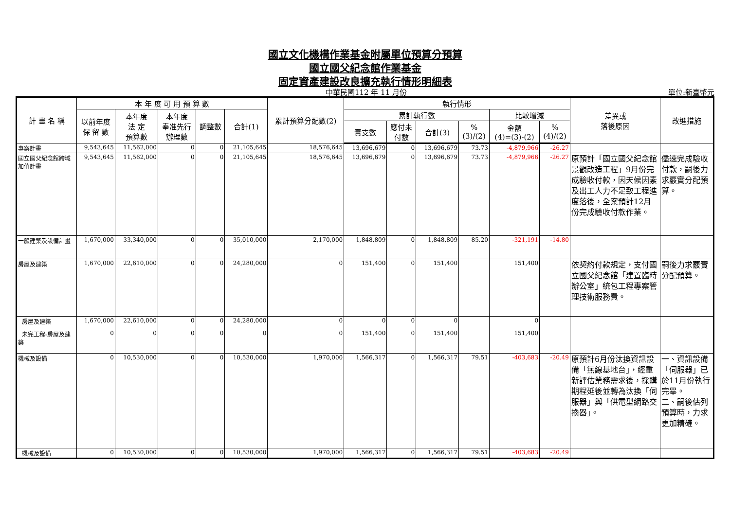國立文化機構作業基金附屬單位預算分預算
國立國父紀念館作業基金
固定資產建設改良擴充執行情形明細表
中華民國112 年 11 月份 單位:新臺幣元
| 計 畫 名 稱 | 本 年 度 可 用 預 算 數 | | | | | 累計預算分配數(2) | 執行情形 | | | | | | 差異或 落後原因 | 改進措施 |
| --- | --- | --- | --- | --- | --- | --- | --- | --- | --- | --- | --- | --- | --- | --- |
| | 以前年度 保 留 數 | 本年度 法 定 預算數 | 本年度 奉准先行 辦理數 | 調整數 | 合計(1) | | 累計執行數 | | | | 比較增減 | | | |
| | | | | | | | 實支數 | 應付未 付數 | 合計(3) | % (3)/(2) | 金額 (4)=(3)-(2) | % (4)/(2) | | |
| 專案計畫 | 9,543,645 | 11,562,000 | 0 | 0 | 21,105,645 | 18,576,645 | 13,696,679 | 0 | 13,696,679 | 73.73 | -4,879,966 | -26.27 | | |
| 國立國父紀念館跨域加值計畫 | 9,543,645 | 11,562,000 | 0 | 0 | 21,105,645 | 18,576,645 | 13,696,679 | 0 | 13,696,679 | 73.73 | -4,879,966 | -26.27 | 原預計「國立國父紀念館景觀改造工程」9月份完成驗收付款，因天候因素及出工人力不足致工程進度落後，全案預計12月份完成驗收付款作業。 | 儘速完成驗收付款，嗣後力求覈實分配預算。 |
| 一般建築及設備計畫 | 1,670,000 | 33,340,000 | 0 | 0 | 35,010,000 | 2,170,000 | 1,848,809 | 0 | 1,848,809 | 85.20 | -321,191 | -14.80 | | |
| 房屋及建築 | 1,670,000 | 22,610,000 | 0 | 0 | 24,280,000 | 0 | 151,400 | 0 | 151,400 | | 151,400 | | 依契約付款規定，支付國立國父紀念館「建置臨時辦公室」統包工程專案管理技術服務費。 | 嗣後力求覈實分配預算。 |
| 房屋及建築 | 1,670,000 | 22,610,000 | 0 | 0 | 24,280,000 | 0 | 0 | 0 | 0 | | 0 | | | |
| 未完工程-房屋及建築 | 0 | 0 | 0 | 0 | 0 | 0 | 151,400 | 0 | 151,400 | | 151,400 | | | |
| 機械及設備 | 0 | 10,530,000 | 0 | 0 | 10,530,000 | 1,970,000 | 1,566,317 | 0 | 1,566,317 | 79.51 | -403,683 | -20.49 | 原預計6月份汰換資訊設備「無線基地台」，經重新評估業務需求後，採購期程延後並轉為汰換「伺服器」與「供電型網路交換器」。 | 一、資訊設備「伺服器」已於11月份執行完畢。 二、嗣後估列預算時，力求更加精確。 |
| 機械及設備 | 0 | 10,530,000 | 0 | 0 | 10,530,000 | 1,970,000 | 1,566,317 | 0 | 1,566,317 | 79.51 | -403,683 | -20.49 | | |